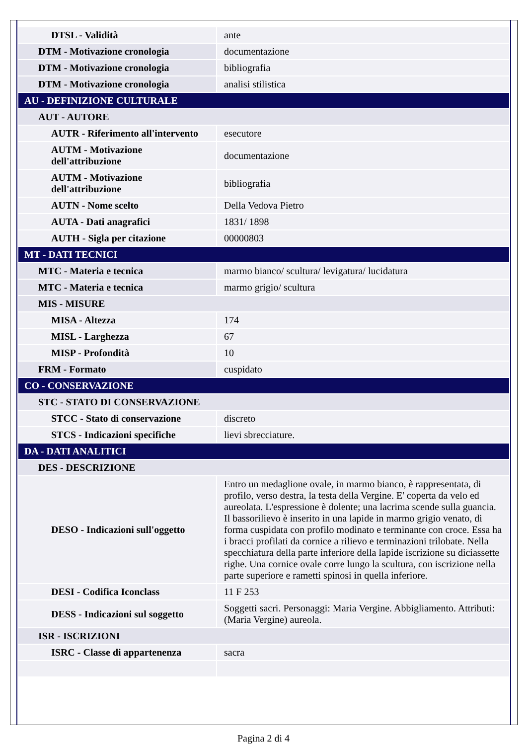| DTSL - Validità | ante |
| DTM - Motivazione cronologia | documentazione |
| DTM - Motivazione cronologia | bibliografia |
| DTM - Motivazione cronologia | analisi stilistica |
| AU - DEFINIZIONE CULTURALE | |
| AUT - AUTORE | |
| AUTR - Riferimento all'intervento | esecutore |
| AUTM - Motivazione dell'attribuzione | documentazione |
| AUTM - Motivazione dell'attribuzione | bibliografia |
| AUTN - Nome scelto | Della Vedova Pietro |
| AUTA - Dati anagrafici | 1831/ 1898 |
| AUTH - Sigla per citazione | 00000803 |
| MT - DATI TECNICI | |
| MTC - Materia e tecnica | marmo bianco/ scultura/ levigatura/ lucidatura |
| MTC - Materia e tecnica | marmo grigio/ scultura |
| MIS - MISURE | |
| MISA - Altezza | 174 |
| MISL - Larghezza | 67 |
| MISP - Profondità | 10 |
| FRM - Formato | cuspidato |
| CO - CONSERVAZIONE | |
| STC - STATO DI CONSERVAZIONE | |
| STCC - Stato di conservazione | discreto |
| STCS - Indicazioni specifiche | lievi sbrecciature. |
| DA - DATI ANALITICI | |
| DES - DESCRIZIONE | |
| DESO - Indicazioni sull'oggetto | Entro un medaglione ovale, in marmo bianco, è rappresentata, di profilo, verso destra, la testa della Vergine. E' coperta da velo ed aureolata. L'espressione è dolente; una lacrima scende sulla guancia. Il bassorilievo è inserito in una lapide in marmo grigio venato, di forma cuspidata con profilo modinato e terminante con croce. Essa ha i bracci profilati da cornice a rilievo e terminazioni trilobate. Nella specchiatura della parte inferiore della lapide iscrizione su diciassette righe. Una cornice ovale corre lungo la scultura, con iscrizione nella parte superiore e rametti spinosi in quella inferiore. |
| DESI - Codifica Iconclass | 11 F 253 |
| DESS - Indicazioni sul soggetto | Soggetti sacri. Personaggi: Maria Vergine. Abbigliamento. Attributi: (Maria Vergine) aureola. |
| ISR - ISCRIZIONI | |
| ISRC - Classe di appartenenza | sacra |
Pagina 2 di 4